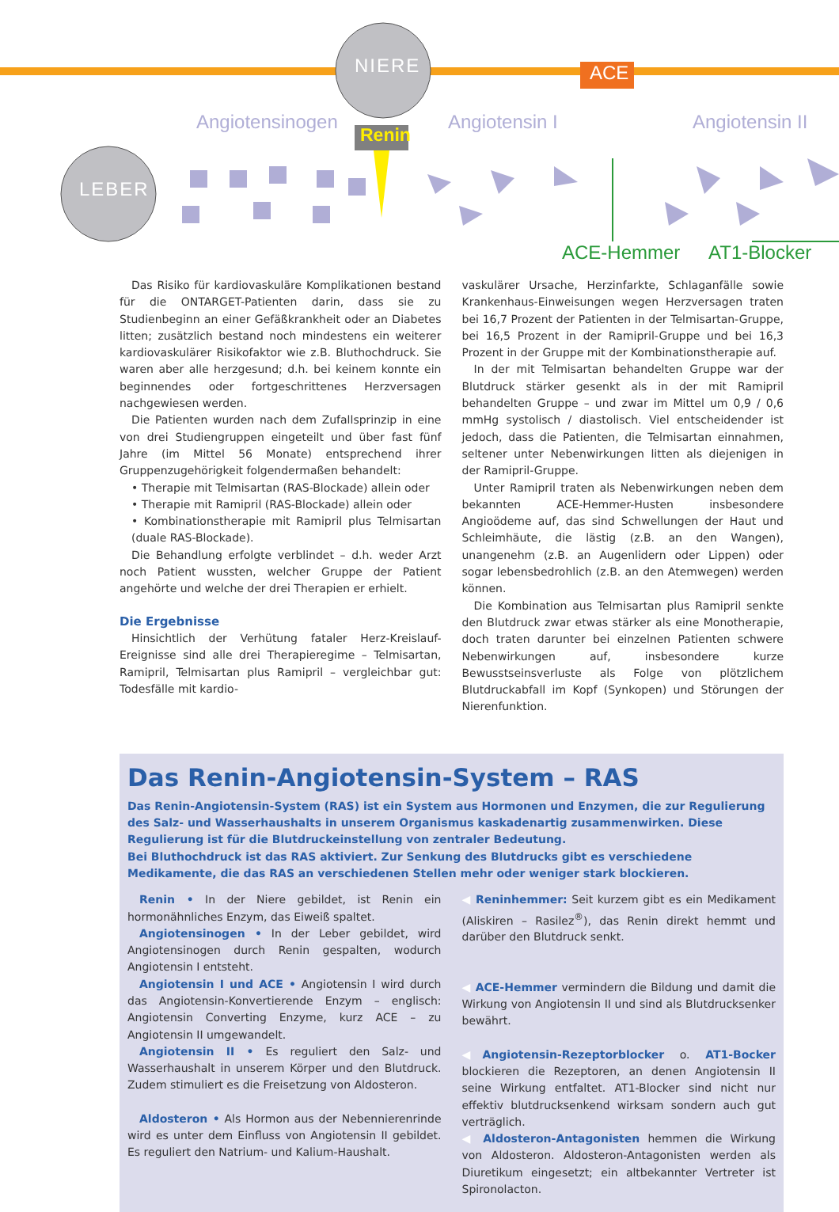NIERE
LEBER
ACE
Renin
Angiotensinogen Angiotensin I Angiotensin II
ACE-Hemmer AT1-Blocker
Das Risiko für kardiovaskuläre Komplikationen bestand für die ONTARGET-Patienten darin, dass sie zu Studienbeginn an einer Gefäßkrankheit oder an Diabetes litten; zusätzlich bestand noch mindestens ein weiterer kardiovaskulärer Risikofaktor wie z.B. Bluthochdruck. Sie waren aber alle herzgesund; d.h. bei keinem konnte ein beginnendes oder fortgeschrittenes Herzversagen nachgewiesen werden.
Die Patienten wurden nach dem Zufallsprinzip in eine von drei Studiengruppen eingeteilt und über fast fünf Jahre (im Mittel 56 Monate) entsprechend ihrer Gruppenzugehörigkeit folgendermaßen behandelt:
• Therapie mit Telmisartan (RAS-Blockade) allein oder
• Therapie mit Ramipril (RAS-Blockade) allein oder
• Kombinationstherapie mit Ramipril plus Telmisartan (duale RAS-Blockade).
Die Behandlung erfolgte verblindet – d.h. weder Arzt noch Patient wussten, welcher Gruppe der Patient angehörte und welche der drei Therapien er erhielt.
Die Ergebnisse
Hinsichtlich der Verhütung fataler Herz-Kreislauf-Ereignisse sind alle drei Therapieregime – Telmisartan, Ramipril, Telmisartan plus Ramipril – vergleichbar gut: Todesfälle mit kardio-
vaskulärer Ursache, Herzinfarkte, Schlaganfälle sowie Krankenhaus-Einweisungen wegen Herzversagen traten bei 16,7 Prozent der Patienten in der Telmisartan-Gruppe, bei 16,5 Prozent in der Ramipril-Gruppe und bei 16,3 Prozent in der Gruppe mit der Kombinationstherapie auf.
In der mit Telmisartan behandelten Gruppe war der Blutdruck stärker gesenkt als in der mit Ramipril behandelten Gruppe – und zwar im Mittel um 0,9 / 0,6 mmHg systolisch / diastolisch. Viel entscheidender ist jedoch, dass die Patienten, die Telmisartan einnahmen, seltener unter Nebenwirkungen litten als diejenigen in der Ramipril-Gruppe.
Unter Ramipril traten als Nebenwirkungen neben dem bekannten ACE-Hemmer-Husten insbesondere Angioödeme auf, das sind Schwellungen der Haut und Schleimhäute, die lästig (z.B. an den Wangen), unangenehm (z.B. an Augenlidern oder Lippen) oder sogar lebensbedrohlich (z.B. an den Atemwegen) werden können.
Die Kombination aus Telmisartan plus Ramipril senkte den Blutdruck zwar etwas stärker als eine Monotherapie, doch traten darunter bei einzelnen Patienten schwere Nebenwirkungen auf, insbesondere kurze Bewusstseinsverluste als Folge von plötzlichem Blutdruckabfall im Kopf (Synkopen) und Störungen der Nierenfunktion.
Das Renin-Angiotensin-System – RAS
Das Renin-Angiotensin-System (RAS) ist ein System aus Hormonen und Enzymen, die zur Regulierung des Salz- und Wasserhaushalts in unserem Organismus kaskadenartig zusammenwirken. Diese Regulierung ist für die Blutdruckeinstellung von zentraler Bedeutung.
Bei Bluthochdruck ist das RAS aktiviert. Zur Senkung des Blutdrucks gibt es verschiedene Medikamente, die das RAS an verschiedenen Stellen mehr oder weniger stark blockieren.
Renin • In der Niere gebildet, ist Renin ein hormonähnliches Enzym, das Eiweiß spaltet.
Angiotensinogen • In der Leber gebildet, wird Angiotensinogen durch Renin gespalten, wodurch Angiotensin I entsteht.
Angiotensin I und ACE • Angiotensin I wird durch das Angiotensin-Konvertierende Enzym – englisch: Angiotensin Converting Enzyme, kurz ACE – zu Angiotensin II umgewandelt.
Angiotensin II • Es reguliert den Salz- und Wasserhaushalt in unserem Körper und den Blutdruck. Zudem stimuliert es die Freisetzung von Aldosteron.
Aldosteron • Als Hormon aus der Nebennierenrinde wird es unter dem Einfluss von Angiotensin II gebildet. Es reguliert den Natrium- und Kalium-Haushalt.
◀ Reninhemmer: Seit kurzem gibt es ein Medikament (Aliskiren – Rasilez<sup>®</sup>), das Renin direkt hemmt und darüber den Blutdruck senkt.
◀ ACE-Hemmer vermindern die Bildung und damit die Wirkung von Angiotensin II und sind als Blutdrucksenker bewährt.
◀Angiotensin-Rezeptorblocker o. AT1-Bocker blockieren die Rezeptoren, an denen Angiotensin II seine Wirkung entfaltet. AT1-Blocker sind nicht nur effektiv blutdrucksenkend wirksam sondern auch gut verträglich.
◀ Aldosteron-Antagonisten hemmen die Wirkung von Aldosteron. Aldosteron-Antagonisten werden als Diuretikum eingesetzt; ein altbekannter Vertreter ist Spironolacton.